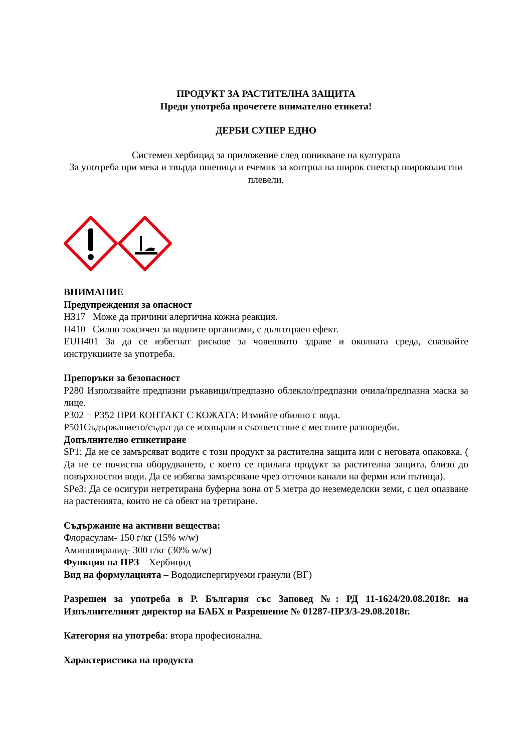ПРОДУКТ ЗА РАСТИТЕЛНА ЗАЩИТА
Преди употреба прочетете внимателно етикета!
ДЕРБИ СУПЕР ЕДНО
Системен хербицид за приложение след поникване на културата
За употреба при мека и твърда пшеница и ечемик за контрол на широк спектър широколистни плевели.
ВНИМАНИЕ
Предупреждения за опасност
H317 Може да причини алергична кожна реакция.
H410 Силно токсичен за водните организми, с дълготраен ефект.
EUH401 За да се избегнат рискове за човешкото здраве и околната среда, спазвайте инструкциите за употреба.
Препоръки за безопасност
P280 Използвайте предпазни ръкавици/предпазно облекло/предпазни очила/предпазна маска за лице.
P302 + P352 ПРИ КОНТАКТ С КОЖАТА: Измийте обилно с вода.
P501Съдържанието/съдът да се изхвърли в съответствие с местните разпоредби.
Допълнително етикетиране
SP1: Да не се замърсяват водите с този продукт за растителна защита или с неговата опаковка. ( Да не се почиства оборудването, с което се прилага продукт за растителна защита, близо до повърхностни води. Да се избягва замърсяване чрез отточни канали на ферми или пътища).
SPe3: Да се осигури нетретирана буферна зона от 5 метра до неземеделски земи, с цел опазване на растенията, които не са обект на третиране.
Съдържание на активни вещества:
Флорасулам- 150 г/кг (15% w/w)
Аминопиралид- 300 г/кг (30% w/w)
Функция на ПРЗ – Хербицид
Вид на формулацията – Вододиспергируеми гранули (ВГ)
Разрешен за употреба в Р. България със Заповед №: РД 11-1624/20.08.2018г. на Изпълнителният директор на БАБХ и Разрешение № 01287-ПРЗ/3-29.08.2018г.
Категория на употреба: втора професионална.
Характеристика на продукта